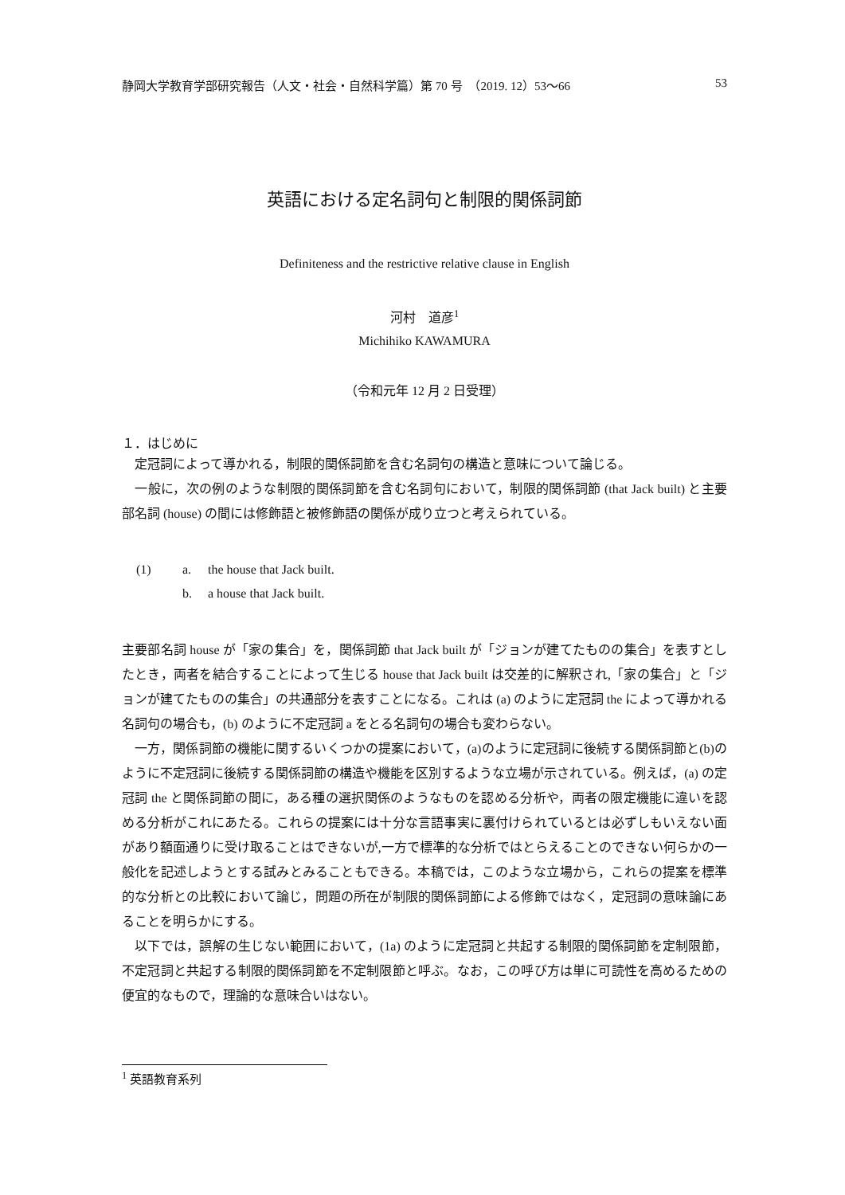静岡大学教育学部研究報告（人文・社会・自然科学篇）第 70 号　（2019. 12）53〜66 53
英語における定名詞句と制限的関係詞節
Definiteness and the restrictive relative clause in English
河村　道彦<sup>1</sup>
Michihiko KAWAMURA
（令和元年 12 月 2 日受理）
１．はじめに
　定冠詞によって導かれる，制限的関係詞節を含む名詞句の構造と意味について論じる。
　一般に，次の例のような制限的関係詞節を含む名詞句において，制限的関係詞節 (that Jack built) と主要部名詞 (house) の間には修飾語と被修飾語の関係が成り立つと考えられている。
(1) a. the house that Jack built.
b. a house that Jack built.
主要部名詞 house が「家の集合」を，関係詞節 that Jack built が「ジョンが建てたものの集合」を表すとしたとき，両者を結合することによって生じる house that Jack built は交差的に解釈され,「家の集合」と「ジョンが建てたものの集合」の共通部分を表すことになる。これは (a) のように定冠詞 the によって導かれる名詞句の場合も，(b) のように不定冠詞 a をとる名詞句の場合も変わらない。
　一方，関係詞節の機能に関するいくつかの提案において，(a)のように定冠詞に後続する関係詞節と(b)のように不定冠詞に後続する関係詞節の構造や機能を区別するような立場が示されている。例えば，(a) の定冠詞 the と関係詞節の間に，ある種の選択関係のようなものを認める分析や，両者の限定機能に違いを認める分析がこれにあたる。これらの提案には十分な言語事実に裏付けられているとは必ずしもいえない面があり額面通りに受け取ることはできないが,一方で標準的な分析ではとらえることのできない何らかの一般化を記述しようとする試みとみることもできる。本稿では，このような立場から，これらの提案を標準的な分析との比較において論じ，問題の所在が制限的関係詞節による修飾ではなく，定冠詞の意味論にあることを明らかにする。
　以下では，誤解の生じない範囲において，(1a) のように定冠詞と共起する制限的関係詞節を定制限節，不定冠詞と共起する制限的関係詞節を不定制限節と呼ぶ。なお，この呼び方は単に可読性を高めるための便宜的なもので，理論的な意味合いはない。
<sup>1</sup> 英語教育系列